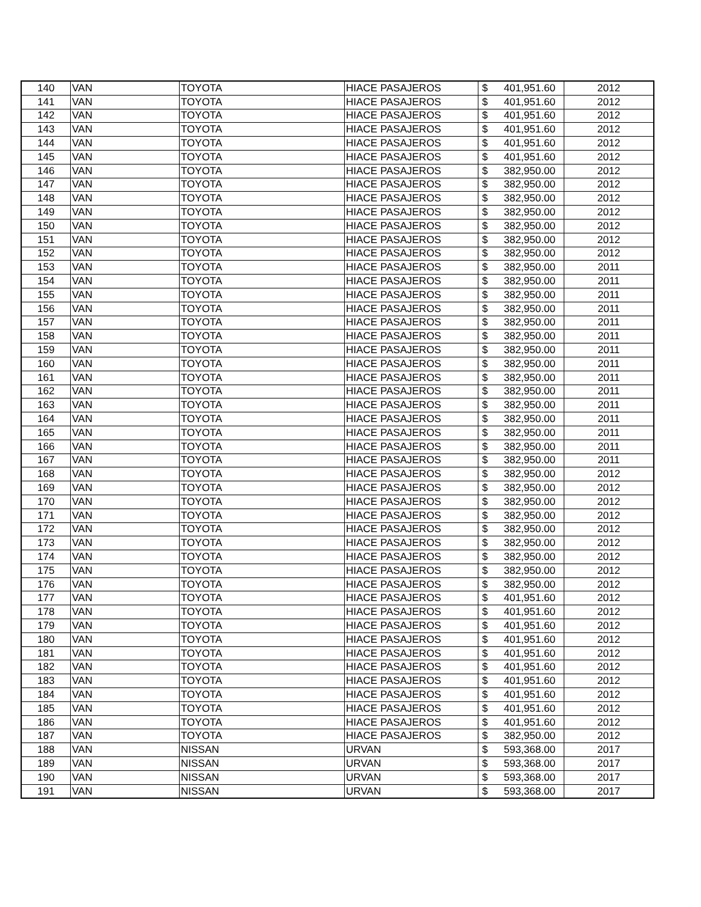| 140 | VAN | TOYOTA | HIACE PASAJEROS | $ 401,951.60 | 2012 |
| 141 | VAN | TOYOTA | HIACE PASAJEROS | $ 401,951.60 | 2012 |
| 142 | VAN | TOYOTA | HIACE PASAJEROS | $ 401,951.60 | 2012 |
| 143 | VAN | TOYOTA | HIACE PASAJEROS | $ 401,951.60 | 2012 |
| 144 | VAN | TOYOTA | HIACE PASAJEROS | $ 401,951.60 | 2012 |
| 145 | VAN | TOYOTA | HIACE PASAJEROS | $ 401,951.60 | 2012 |
| 146 | VAN | TOYOTA | HIACE PASAJEROS | $ 382,950.00 | 2012 |
| 147 | VAN | TOYOTA | HIACE PASAJEROS | $ 382,950.00 | 2012 |
| 148 | VAN | TOYOTA | HIACE PASAJEROS | $ 382,950.00 | 2012 |
| 149 | VAN | TOYOTA | HIACE PASAJEROS | $ 382,950.00 | 2012 |
| 150 | VAN | TOYOTA | HIACE PASAJEROS | $ 382,950.00 | 2012 |
| 151 | VAN | TOYOTA | HIACE PASAJEROS | $ 382,950.00 | 2012 |
| 152 | VAN | TOYOTA | HIACE PASAJEROS | $ 382,950.00 | 2012 |
| 153 | VAN | TOYOTA | HIACE PASAJEROS | $ 382,950.00 | 2011 |
| 154 | VAN | TOYOTA | HIACE PASAJEROS | $ 382,950.00 | 2011 |
| 155 | VAN | TOYOTA | HIACE PASAJEROS | $ 382,950.00 | 2011 |
| 156 | VAN | TOYOTA | HIACE PASAJEROS | $ 382,950.00 | 2011 |
| 157 | VAN | TOYOTA | HIACE PASAJEROS | $ 382,950.00 | 2011 |
| 158 | VAN | TOYOTA | HIACE PASAJEROS | $ 382,950.00 | 2011 |
| 159 | VAN | TOYOTA | HIACE PASAJEROS | $ 382,950.00 | 2011 |
| 160 | VAN | TOYOTA | HIACE PASAJEROS | $ 382,950.00 | 2011 |
| 161 | VAN | TOYOTA | HIACE PASAJEROS | $ 382,950.00 | 2011 |
| 162 | VAN | TOYOTA | HIACE PASAJEROS | $ 382,950.00 | 2011 |
| 163 | VAN | TOYOTA | HIACE PASAJEROS | $ 382,950.00 | 2011 |
| 164 | VAN | TOYOTA | HIACE PASAJEROS | $ 382,950.00 | 2011 |
| 165 | VAN | TOYOTA | HIACE PASAJEROS | $ 382,950.00 | 2011 |
| 166 | VAN | TOYOTA | HIACE PASAJEROS | $ 382,950.00 | 2011 |
| 167 | VAN | TOYOTA | HIACE PASAJEROS | $ 382,950.00 | 2011 |
| 168 | VAN | TOYOTA | HIACE PASAJEROS | $ 382,950.00 | 2012 |
| 169 | VAN | TOYOTA | HIACE PASAJEROS | $ 382,950.00 | 2012 |
| 170 | VAN | TOYOTA | HIACE PASAJEROS | $ 382,950.00 | 2012 |
| 171 | VAN | TOYOTA | HIACE PASAJEROS | $ 382,950.00 | 2012 |
| 172 | VAN | TOYOTA | HIACE PASAJEROS | $ 382,950.00 | 2012 |
| 173 | VAN | TOYOTA | HIACE PASAJEROS | $ 382,950.00 | 2012 |
| 174 | VAN | TOYOTA | HIACE PASAJEROS | $ 382,950.00 | 2012 |
| 175 | VAN | TOYOTA | HIACE PASAJEROS | $ 382,950.00 | 2012 |
| 176 | VAN | TOYOTA | HIACE PASAJEROS | $ 382,950.00 | 2012 |
| 177 | VAN | TOYOTA | HIACE PASAJEROS | $ 401,951.60 | 2012 |
| 178 | VAN | TOYOTA | HIACE PASAJEROS | $ 401,951.60 | 2012 |
| 179 | VAN | TOYOTA | HIACE PASAJEROS | $ 401,951.60 | 2012 |
| 180 | VAN | TOYOTA | HIACE PASAJEROS | $ 401,951.60 | 2012 |
| 181 | VAN | TOYOTA | HIACE PASAJEROS | $ 401,951.60 | 2012 |
| 182 | VAN | TOYOTA | HIACE PASAJEROS | $ 401,951.60 | 2012 |
| 183 | VAN | TOYOTA | HIACE PASAJEROS | $ 401,951.60 | 2012 |
| 184 | VAN | TOYOTA | HIACE PASAJEROS | $ 401,951.60 | 2012 |
| 185 | VAN | TOYOTA | HIACE PASAJEROS | $ 401,951.60 | 2012 |
| 186 | VAN | TOYOTA | HIACE PASAJEROS | $ 401,951.60 | 2012 |
| 187 | VAN | TOYOTA | HIACE PASAJEROS | $ 382,950.00 | 2012 |
| 188 | VAN | NISSAN | URVAN | $ 593,368.00 | 2017 |
| 189 | VAN | NISSAN | URVAN | $ 593,368.00 | 2017 |
| 190 | VAN | NISSAN | URVAN | $ 593,368.00 | 2017 |
| 191 | VAN | NISSAN | URVAN | $ 593,368.00 | 2017 |